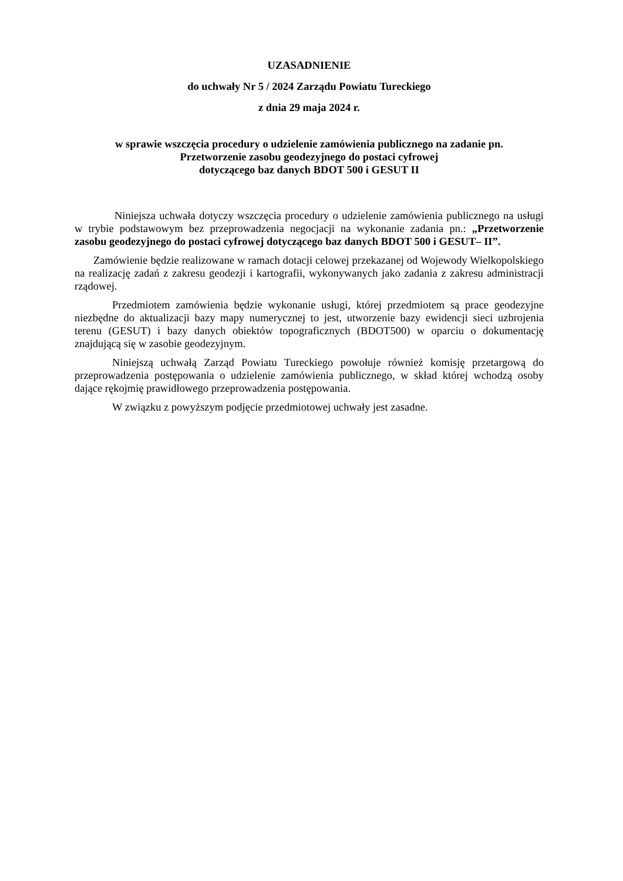UZASADNIENIE
do uchwały Nr 5 / 2024 Zarządu Powiatu Tureckiego
z dnia 29 maja 2024 r.
w sprawie wszczęcia procedury o udzielenie zamówienia publicznego na zadanie pn.
Przetworzenie zasobu geodezyjnego do postaci cyfrowej
dotyczącego baz danych BDOT 500 i GESUT II
Niniejsza uchwała dotyczy wszczęcia procedury o udzielenie zamówienia publicznego na usługi w trybie podstawowym bez przeprowadzenia negocjacji na wykonanie zadania pn.: „Przetworzenie zasobu geodezyjnego do postaci cyfrowej dotyczącego baz danych BDOT 500 i GESUT– II”.
Zamówienie będzie realizowane w ramach dotacji celowej przekazanej od Wojewody Wielkopolskiego na realizację zadań z zakresu geodezji i kartografii, wykonywanych jako zadania z zakresu administracji rządowej.
Przedmiotem zamówienia będzie wykonanie usługi, której przedmiotem są prace geodezyjne niezbędne do aktualizacji bazy mapy numerycznej to jest, utworzenie bazy ewidencji sieci uzbrojenia terenu (GESUT) i bazy danych obiektów topograficznych (BDOT500) w oparciu o dokumentację znajdującą się w zasobie geodezyjnym.
Niniejszą uchwałą Zarząd Powiatu Tureckiego powołuje również komisję przetargową do przeprowadzenia postępowania o udzielenie zamówienia publicznego, w skład której wchodzą osoby dające rękojmię prawidłowego przeprowadzenia postępowania.
W związku z powyższym podjęcie przedmiotowej uchwały jest zasadne.